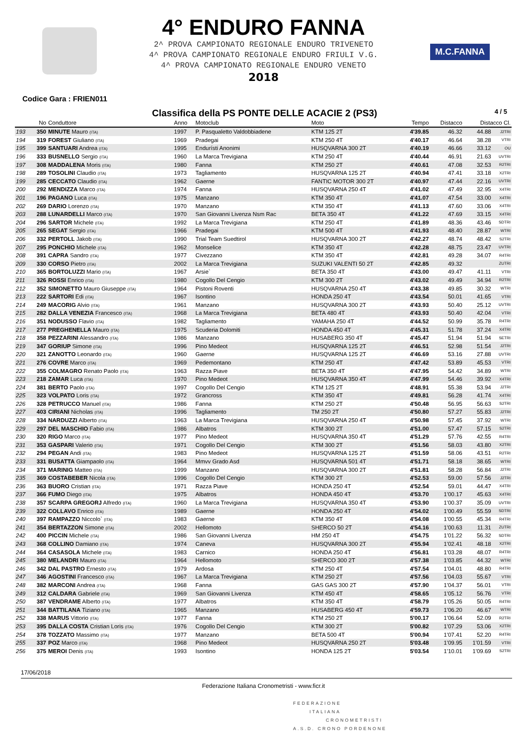M.C.FANNA
4° ENDURO FANNA
2^ PROVA CAMPIONATO REGIONALE ENDURO TRIVENETO
4^ PROVA CAMPIONATO REGIONALE ENDURO FRIULI V.G.
4^ PROVA CAMPIONATO REGIONALE ENDURO VENETO
2018
Codice Gara : FRIEN011
Classifica della PS PONTE DELLE ACACIE 2 (PS3) 4 / 5
| | No | Conduttore | Anno | Motoclub | Moto | Tempo | Distacco | Distacco Cl. | |
| --- | --- | --- | --- | --- | --- | --- | --- | --- | --- |
| 193 | 350 | MINUTE Mauro (ITA) | 1997 | P. Pasqualetto Valdobbiadene | KTM 125 2T | 4'39.85 | 46.32 | 44.88 | J2TRI |
| 194 | 319 | FOREST Giuliano (ITA) | 1969 | Pradegai | KTM 250 4T | 4'40.17 | 46.64 | 38.28 | VTRI |
| 195 | 399 | SANTUARI Andrea (ITA) | 1995 | Endurísti Anonimi | HUSQVARNA 300 2T | 4'40.19 | 46.66 | 33.12 | OU |
| 196 | 333 | BUSNELLO Sergio (ITA) | 1960 | La Marca Trevigiana | KTM 250 4T | 4'40.44 | 46.91 | 21.63 | UVTRI |
| 197 | 308 | MADDALENA Moris (ITA) | 1980 | Fanna | KTM 250 2T | 4'40.61 | 47.08 | 32.53 | R2TRI |
| 198 | 289 | TOSOLINI Claudio (ITA) | 1973 | Tagliamento | HUSQVARNA 125 2T | 4'40.94 | 47.41 | 33.18 | X2TRI |
| 199 | 285 | CECCATO Claudio (ITA) | 1962 | Gaerne | FANTIC MOTOR 300 2T | 4'40.97 | 47.44 | 22.16 | UVTRI |
| 200 | 292 | MENDIZZA Marco (ITA) | 1974 | Fanna | HUSQVARNA 250 4T | 4'41.02 | 47.49 | 32.95 | X4TRI |
| 201 | 196 | PAGANO Luca (ITA) | 1975 | Manzano | KTM 350 4T | 4'41.07 | 47.54 | 33.00 | X4TRI |
| 202 | 269 | DARIO Lorenzo (ITA) | 1970 | Manzano | KTM 350 4T | 4'41.13 | 47.60 | 33.06 | X4TRI |
| 203 | 288 | LUNARDELLI Marco (ITA) | 1970 | San Giovanni Livenza Nsm Rac | BETA 350 4T | 4'41.22 | 47.69 | 33.15 | X4TRI |
| 204 | 296 | SARTOR Michele (ITA) | 1992 | La Marca Trevigiana | KTM 250 4T | 4'41.89 | 48.36 | 43.46 | SDTRI |
| 205 | 265 | SEGAT Sergio (ITA) | 1966 | Pradegai | KTM 500 4T | 4'41.93 | 48.40 | 28.87 | WTRI |
| 206 | 332 | PERTOLL Jakob (ITA) | 1990 | Trial Team Suedtirol | HUSQVARNA 300 2T | 4'42.27 | 48.74 | 48.42 | S2TRI |
| 207 | 295 | PONCHIO Michele (ITA) | 1962 | Monselice | KTM 350 4T | 4'42.28 | 48.75 | 23.47 | UVTRI |
| 208 | 391 | CAPRA Sandro (ITA) | 1977 | Civezzano | KTM 350 4T | 4'42.81 | 49.28 | 34.07 | R4TRI |
| 209 | 330 | CORSO Pietro (ITA) | 2002 | La Marca Trevigiana | SUZUKI VALENTI 50 2T | 4'42.85 | 49.32 | | ZUTRI |
| 210 | 365 | BORTOLUZZI Mario (ITA) | 1967 | Arsie` | BETA 350 4T | 4'43.00 | 49.47 | 41.11 | VTRI |
| 211 | 326 | ROSSI Enrico (ITA) | 1980 | Cogollo Del Cengio | KTM 300 2T | 4'43.02 | 49.49 | 34.94 | R2TRI |
| 212 | 352 | SIMONETTO Mauro Giuseppe (ITA) | 1964 | Pistoni Roventi | HUSQVARNA 250 4T | 4'43.38 | 49.85 | 30.32 | WTRI |
| 213 | 222 | SARTORI Edi (ITA) | 1967 | Isontino | HONDA 250 4T | 4'43.54 | 50.01 | 41.65 | VTRI |
| 214 | 249 | MACORIG Alvio (ITA) | 1961 | Manzano | HUSQVARNA 300 2T | 4'43.93 | 50.40 | 25.12 | UVTRI |
| 215 | 282 | DALLA VENEZIA Francesco (ITA) | 1968 | La Marca Trevigiana | BETA 480 4T | 4'43.93 | 50.40 | 42.04 | VTRI |
| 216 | 351 | NODUSSO Flavio (ITA) | 1982 | Tagliamento | YAMAHA 250 4T | 4'44.52 | 50.99 | 35.78 | R4TRI |
| 217 | 277 | PREGHENELLA Mauro (ITA) | 1975 | Scuderia Dolomiti | HONDA 450 4T | 4'45.31 | 51.78 | 37.24 | X4TRI |
| 218 | 358 | PEZZARINI Alessandro (ITA) | 1986 | Manzano | HUSABERG 350 4T | 4'45.47 | 51.94 | 51.94 | SETRI |
| 219 | 347 | GORIUP Simone (ITA) | 1996 | Pino Medeot | HUSQVARNA 125 2T | 4'46.51 | 52.98 | 51.54 | J2TRI |
| 220 | 321 | ZANOTTO Leonardo (ITA) | 1960 | Gaerne | HUSQVARNA 125 2T | 4'46.69 | 53.16 | 27.88 | UVTRI |
| 221 | 276 | COVRE Marco (ITA) | 1969 | Pedemontano | KTM 250 4T | 4'47.42 | 53.89 | 45.53 | VTRI |
| 222 | 355 | COLMAGRO Renato Paolo (ITA) | 1963 | Razza Piave | BETA 350 4T | 4'47.95 | 54.42 | 34.89 | WTRI |
| 223 | 218 | ZAMAR Luca (ITA) | 1970 | Pino Medeot | HUSQVARNA 350 4T | 4'47.99 | 54.46 | 39.92 | X4TRI |
| 224 | 381 | BERTO Paolo (ITA) | 1997 | Cogollo Del Cengio | KTM 125 2T | 4'48.91 | 55.38 | 53.94 | J2TRI |
| 225 | 323 | VOLPATO Loris (ITA) | 1972 | Grancross | KTM 350 4T | 4'49.81 | 56.28 | 41.74 | X4TRI |
| 226 | 328 | PETRUCCO Manuel (ITA) | 1986 | Fanna | KTM 250 2T | 4'50.48 | 56.95 | 56.63 | S2TRI |
| 227 | 403 | CIRIANI Nicholas (ITA) | 1996 | Tagliamento | TM 250 2T | 4'50.80 | 57.27 | 55.83 | J2TRI |
| 228 | 334 | NARDUZZI Alberto (ITA) | 1963 | La Marca Trevigiana | HUSQVARNA 250 4T | 4'50.98 | 57.45 | 37.92 | WTRI |
| 229 | 297 | DEL MASCHIO Fabio (ITA) | 1986 | Albatros | KTM 300 2T | 4'51.00 | 57.47 | 57.15 | S2TRI |
| 230 | 320 | RIGO Marco (ITA) | 1977 | Pino Medeot | HUSQVARNA 350 4T | 4'51.29 | 57.76 | 42.55 | R4TRI |
| 231 | 353 | GASPARI Valerio (ITA) | 1971 | Cogollo Del Cengio | KTM 300 2T | 4'51.56 | 58.03 | 43.80 | X2TRI |
| 232 | 294 | PEGAN Andi (ITA) | 1983 | Pino Medeot | HUSQVARNA 125 2T | 4'51.59 | 58.06 | 43.51 | R2TRI |
| 233 | 331 | BUSATTA Giampaolo (ITA) | 1964 | Mmvv Grado Asd | HUSQVARNA 501 4T | 4'51.71 | 58.18 | 38.65 | WTRI |
| 234 | 371 | MARINIG Matteo (ITA) | 1999 | Manzano | HUSQVARNA 300 2T | 4'51.81 | 58.28 | 56.84 | J2TRI |
| 235 | 369 | COSTABEBER Nicola (ITA) | 1996 | Cogollo Del Cengio | KTM 300 2T | 4'52.53 | 59.00 | 57.56 | J2TRI |
| 236 | 363 | BUORO Cristian (ITA) | 1971 | Razza Piave | HONDA 250 4T | 4'52.54 | 59.01 | 44.47 | X4TRI |
| 237 | 366 | FUMO Diego (ITA) | 1975 | Albatros | HONDA 450 4T | 4'53.70 | 1'00.17 | 45.63 | X4TRI |
| 238 | 357 | SCARPA GREGORJ Alfredo (ITA) | 1960 | La Marca Trevigiana | HUSQVARNA 350 4T | 4'53.90 | 1'00.37 | 35.09 | UVTRI |
| 239 | 322 | COLLAVO Enrico (ITA) | 1989 | Gaerne | HONDA 250 4T | 4'54.02 | 1'00.49 | 55.59 | SDTRI |
| 240 | 397 | RAMPAZZO Niccolo` (ITA) | 1983 | Gaerne | KTM 350 4T | 4'54.08 | 1'00.55 | 45.34 | R4TRI |
| 241 | 354 | BERTAZZON Simone (ITA) | 2002 | Hellomoto | SHERCO 50 2T | 4'54.16 | 1'00.63 | 11.31 | ZUTRI |
| 242 | 400 | PICCIN Michele (ITA) | 1986 | San Giovanni Livenza | HM 250 4T | 4'54.75 | 1'01.22 | 56.32 | SDTRI |
| 243 | 368 | COLLINO Damiano (ITA) | 1974 | Caneva | HUSQVARNA 300 2T | 4'55.94 | 1'02.41 | 48.18 | X2TRI |
| 244 | 364 | CASASOLA Michele (ITA) | 1983 | Carnico | HONDA 250 4T | 4'56.81 | 1'03.28 | 48.07 | R4TRI |
| 245 | 380 | MELANDRI Mauro (ITA) | 1964 | Hellomoto | SHERCO 300 2T | 4'57.38 | 1'03.85 | 44.32 | WTRI |
| 246 | 342 | DAL PASTRO Ernesto (ITA) | 1979 | Ardosa | KTM 250 4T | 4'57.54 | 1'04.01 | 48.80 | R4TRI |
| 247 | 346 | AGOSTINI Francesco (ITA) | 1967 | La Marca Trevigiana | KTM 250 2T | 4'57.56 | 1'04.03 | 55.67 | VTRI |
| 248 | 382 | MARCONI Andrea (ITA) | 1968 | Fanna | GAS GAS 300 2T | 4'57.90 | 1'04.37 | 56.01 | VTRI |
| 249 | 312 | CALDARA Gabriele (ITA) | 1969 | San Giovanni Livenza | KTM 450 4T | 4'58.65 | 1'05.12 | 56.76 | VTRI |
| 250 | 387 | VENDRAME Alberto (ITA) | 1977 | Albatros | KTM 350 4T | 4'58.79 | 1'05.26 | 50.05 | R4TRI |
| 251 | 344 | BATTILANA Tiziano (ITA) | 1965 | Manzano | HUSABERG 450 4T | 4'59.73 | 1'06.20 | 46.67 | WTRI |
| 252 | 338 | MARUS Vittorio (ITA) | 1977 | Fanna | KTM 250 2T | 5'00.17 | 1'06.64 | 52.09 | R2TRI |
| 253 | 395 | DALLA COSTA Cristian Loris (ITA) | 1976 | Cogollo Del Cengio | KTM 300 2T | 5'00.82 | 1'07.29 | 53.06 | X2TRI |
| 254 | 378 | TOZZATO Massimo (ITA) | 1977 | Manzano | BETA 500 4T | 5'00.94 | 1'07.41 | 52.20 | R4TRI |
| 255 | 337 | POZ Marco (ITA) | 1968 | Pino Medeot | HUSQVARNA 250 2T | 5'03.48 | 1'09.95 | 1'01.59 | VTRI |
| 256 | 375 | MEROI Denis (ITA) | 1993 | Isontino | HONDA 125 2T | 5'03.54 | 1'10.01 | 1'09.69 | S2TRI |
17/06/2018
Federazione Italiana Cronometristi - www.ficr.it
FEDERAZIONE
ITALIANA
CRONOMETRISTI
A.S.D. CRONO PORDENONE